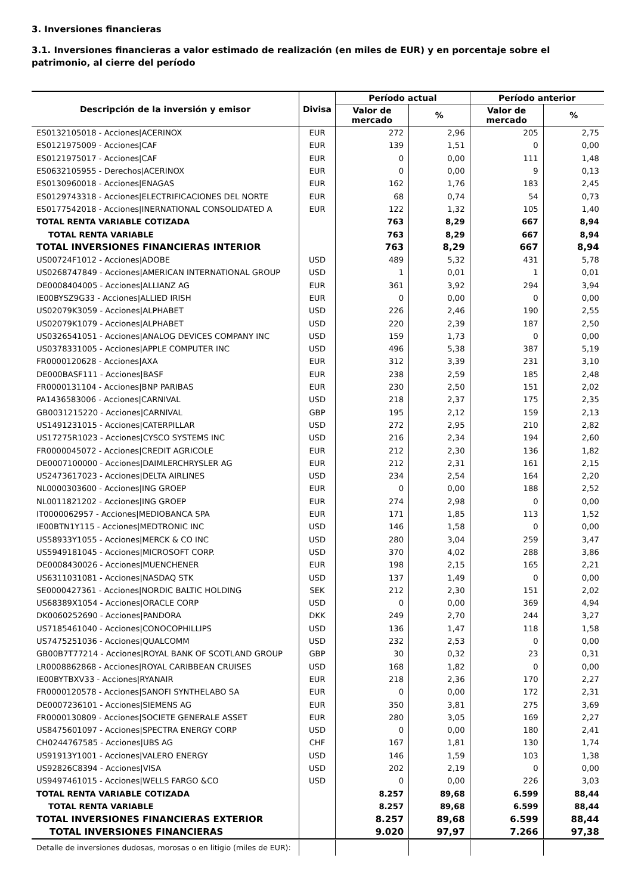3. Inversiones financieras
3.1. Inversiones financieras a valor estimado de realización (en miles de EUR) y en porcentaje sobre el patrimonio, al cierre del período
| Descripción de la inversión y emisor | Divisa | Período actual | | Período anterior | |
| --- | --- | --- | --- | --- | --- |
| | | Valor de mercado | % | Valor de mercado | % |
| ES0132105018 - Acciones/ACERINOX | EUR | 272 | 2,96 | 205 | 2,75 |
| ES0121975009 - Acciones/CAF | EUR | 139 | 1,51 | 0 | 0,00 |
| ES0121975017 - Acciones/CAF | EUR | 0 | 0,00 | 111 | 1,48 |
| ES0632105955 - Derechos/ACERINOX | EUR | 0 | 0,00 | 9 | 0,13 |
| ES0130960018 - Acciones/ENAGAS | EUR | 162 | 1,76 | 183 | 2,45 |
| ES0129743318 - Acciones/ELECTRIFICACIONES DEL NORTE | EUR | 68 | 0,74 | 54 | 0,73 |
| ES0177542018 - Acciones/INERNATIONAL CONSOLIDATED A | EUR | 122 | 1,32 | 105 | 1,40 |
| TOTAL RENTA VARIABLE COTIZADA | | 763 | 8,29 | 667 | 8,94 |
| TOTAL RENTA VARIABLE | | 763 | 8,29 | 667 | 8,94 |
| TOTAL INVERSIONES FINANCIERAS INTERIOR | | 763 | 8,29 | 667 | 8,94 |
| US00724F1012 - Acciones/ADOBE | USD | 489 | 5,32 | 431 | 5,78 |
| US0268747849 - Acciones/AMERICAN INTERNATIONAL GROUP | USD | 1 | 0,01 | 1 | 0,01 |
| DE0008404005 - Acciones/ALLIANZ AG | EUR | 361 | 3,92 | 294 | 3,94 |
| IE00BYSZ9G33 - Acciones/ALLIED IRISH | EUR | 0 | 0,00 | 0 | 0,00 |
| US02079K3059 - Acciones/ALPHABET | USD | 226 | 2,46 | 190 | 2,55 |
| US02079K1079 - Acciones/ALPHABET | USD | 220 | 2,39 | 187 | 2,50 |
| US0326541051 - Acciones/ANALOG DEVICES COMPANY INC | USD | 159 | 1,73 | 0 | 0,00 |
| US0378331005 - Acciones/APPLE COMPUTER INC | USD | 496 | 5,38 | 387 | 5,19 |
| FR0000120628 - Acciones/AXA | EUR | 312 | 3,39 | 231 | 3,10 |
| DE000BASF111 - Acciones/BASF | EUR | 238 | 2,59 | 185 | 2,48 |
| FR0000131104 - Acciones/BNP PARIBAS | EUR | 230 | 2,50 | 151 | 2,02 |
| PA1436583006 - Acciones/CARNIVAL | USD | 218 | 2,37 | 175 | 2,35 |
| GB0031215220 - Acciones/CARNIVAL | GBP | 195 | 2,12 | 159 | 2,13 |
| US1491231015 - Acciones/CATERPILLAR | USD | 272 | 2,95 | 210 | 2,82 |
| US17275R1023 - Acciones/CYSCO SYSTEMS INC | USD | 216 | 2,34 | 194 | 2,60 |
| FR0000045072 - Acciones/CREDIT AGRICOLE | EUR | 212 | 2,30 | 136 | 1,82 |
| DE0007100000 - Acciones/DAIMLERCHRYSLER AG | EUR | 212 | 2,31 | 161 | 2,15 |
| US2473617023 - Acciones/DELTA AIRLINES | USD | 234 | 2,54 | 164 | 2,20 |
| NL0000303600 - Acciones/ING GROEP | EUR | 0 | 0,00 | 188 | 2,52 |
| NL0011821202 - Acciones/ING GROEP | EUR | 274 | 2,98 | 0 | 0,00 |
| IT0000062957 - Acciones/MEDIOBANCA SPA | EUR | 171 | 1,85 | 113 | 1,52 |
| IE00BTN1Y115 - Acciones/MEDTRONIC INC | USD | 146 | 1,58 | 0 | 0,00 |
| US58933Y1055 - Acciones/MERCK & CO INC | USD | 280 | 3,04 | 259 | 3,47 |
| US5949181045 - Acciones/MICROSOFT CORP. | USD | 370 | 4,02 | 288 | 3,86 |
| DE0008430026 - Acciones/MUENCHENER | EUR | 198 | 2,15 | 165 | 2,21 |
| US6311031081 - Acciones/NASDAQ STK | USD | 137 | 1,49 | 0 | 0,00 |
| SE0000427361 - Acciones/NORDIC BALTIC HOLDING | SEK | 212 | 2,30 | 151 | 2,02 |
| US68389X1054 - Acciones/ORACLE CORP | USD | 0 | 0,00 | 369 | 4,94 |
| DK0060252690 - Acciones/PANDORA | DKK | 249 | 2,70 | 244 | 3,27 |
| US7185461040 - Acciones/CONOCOPHILLIPS | USD | 136 | 1,47 | 118 | 1,58 |
| US7475251036 - Acciones/QUALCOMM | USD | 232 | 2,53 | 0 | 0,00 |
| GB00B7T77214 - Acciones/ROYAL BANK OF SCOTLAND GROUP | GBP | 30 | 0,32 | 23 | 0,31 |
| LR0008862868 - Acciones/ROYAL CARIBBEAN CRUISES | USD | 168 | 1,82 | 0 | 0,00 |
| IE00BYTBXV33 - Acciones/RYANAIR | EUR | 218 | 2,36 | 170 | 2,27 |
| FR0000120578 - Acciones/SANOFI SYNTHELABO SA | EUR | 0 | 0,00 | 172 | 2,31 |
| DE0007236101 - Acciones/SIEMENS AG | EUR | 350 | 3,81 | 275 | 3,69 |
| FR0000130809 - Acciones/SOCIETE GENERALE ASSET | EUR | 280 | 3,05 | 169 | 2,27 |
| US8475601097 - Acciones/SPECTRA ENERGY CORP | USD | 0 | 0,00 | 180 | 2,41 |
| CH0244767585 - Acciones/UBS AG | CHF | 167 | 1,81 | 130 | 1,74 |
| US91913Y1001 - Acciones/VALERO ENERGY | USD | 146 | 1,59 | 103 | 1,38 |
| US92826C8394 - Acciones/VISA | USD | 202 | 2,19 | 0 | 0,00 |
| US9497461015 - Acciones/WELLS FARGO &CO | USD | 0 | 0,00 | 226 | 3,03 |
| TOTAL RENTA VARIABLE COTIZADA | | 8.257 | 89,68 | 6.599 | 88,44 |
| TOTAL RENTA VARIABLE | | 8.257 | 89,68 | 6.599 | 88,44 |
| TOTAL INVERSIONES FINANCIERAS EXTERIOR | | 8.257 | 89,68 | 6.599 | 88,44 |
| TOTAL INVERSIONES FINANCIERAS | | 9.020 | 97,97 | 7.266 | 97,38 |
| Detalle de inversiones dudosas, morosas o en litigio (miles de EUR): | | | | | |